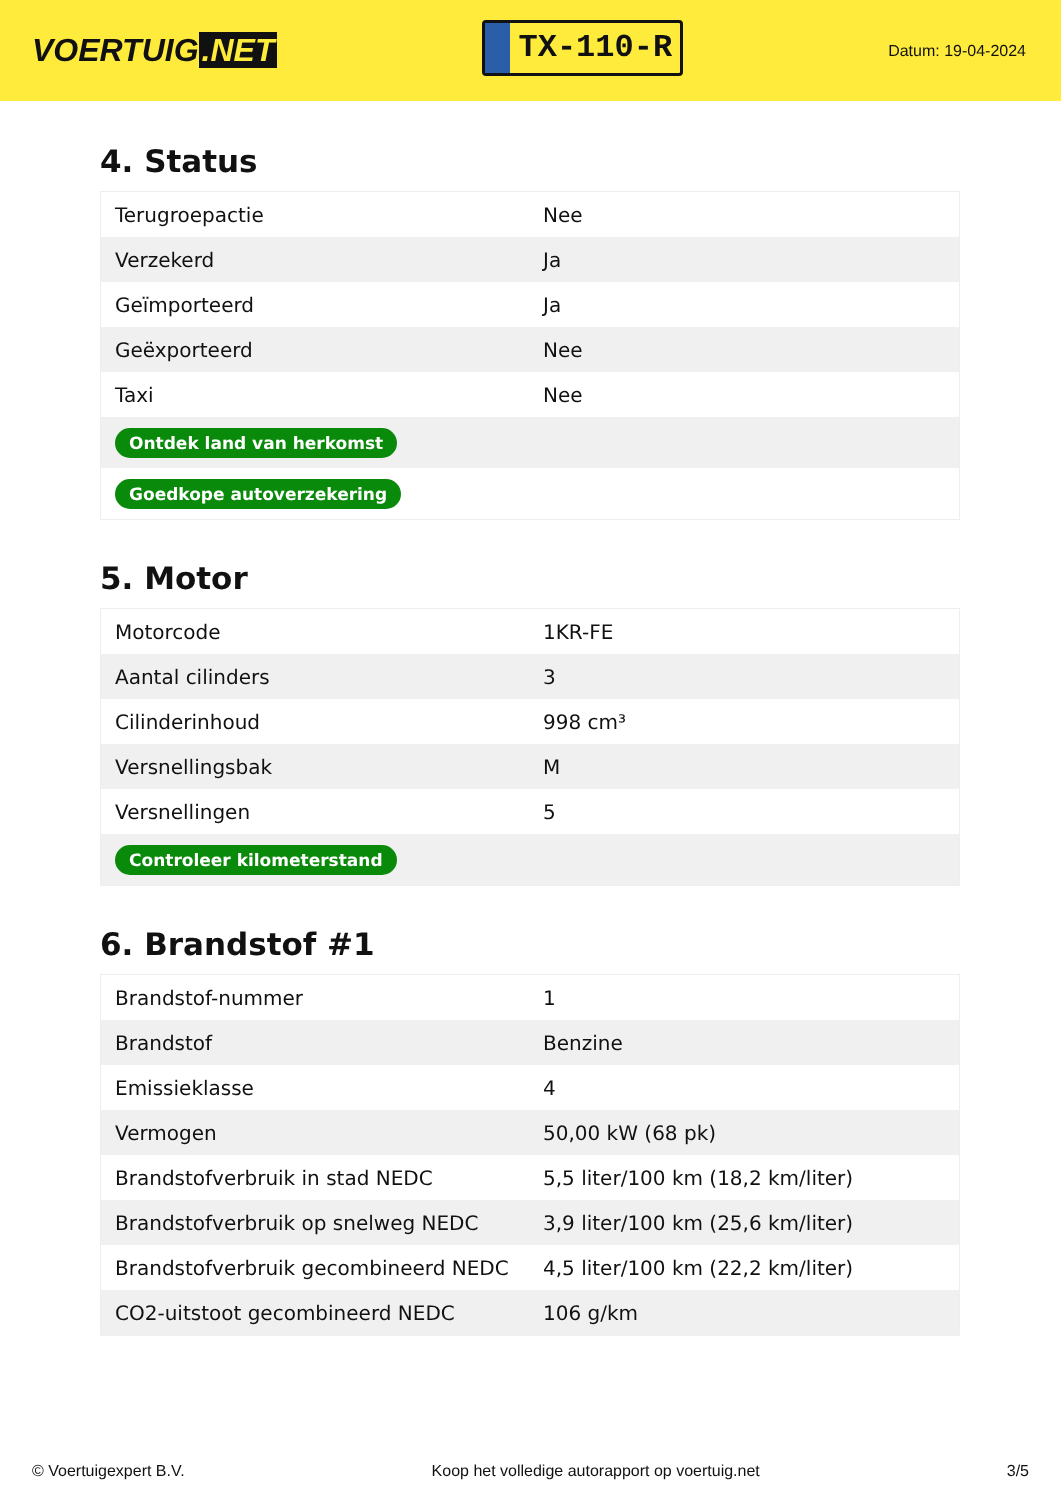VOERTUIG.NET
TX-110-R
Datum: 19-04-2024
4. Status
| Terugroepactie | Nee |
| Verzekerd | Ja |
| Geïmporteerd | Ja |
| Geëxporteerd | Nee |
| Taxi | Nee |
| Ontdek land van herkomst | |
| Goedkope autoverzekering | |
5. Motor
| Motorcode | 1KR-FE |
| Aantal cilinders | 3 |
| Cilinderinhoud | 998 cm³ |
| Versnellingsbak | M |
| Versnellingen | 5 |
| Controleer kilometerstand | |
6. Brandstof #1
| Brandstof-nummer | 1 |
| Brandstof | Benzine |
| Emissieklasse | 4 |
| Vermogen | 50,00 kW (68 pk) |
| Brandstofverbruik in stad NEDC | 5,5 liter/100 km (18,2 km/liter) |
| Brandstofverbruik op snelweg NEDC | 3,9 liter/100 km (25,6 km/liter) |
| Brandstofverbruik gecombineerd NEDC | 4,5 liter/100 km (22,2 km/liter) |
| CO2-uitstoot gecombineerd NEDC | 106 g/km |
© Voertuigexpert B.V. Koop het volledige autorapport op voertuig.net 3/5